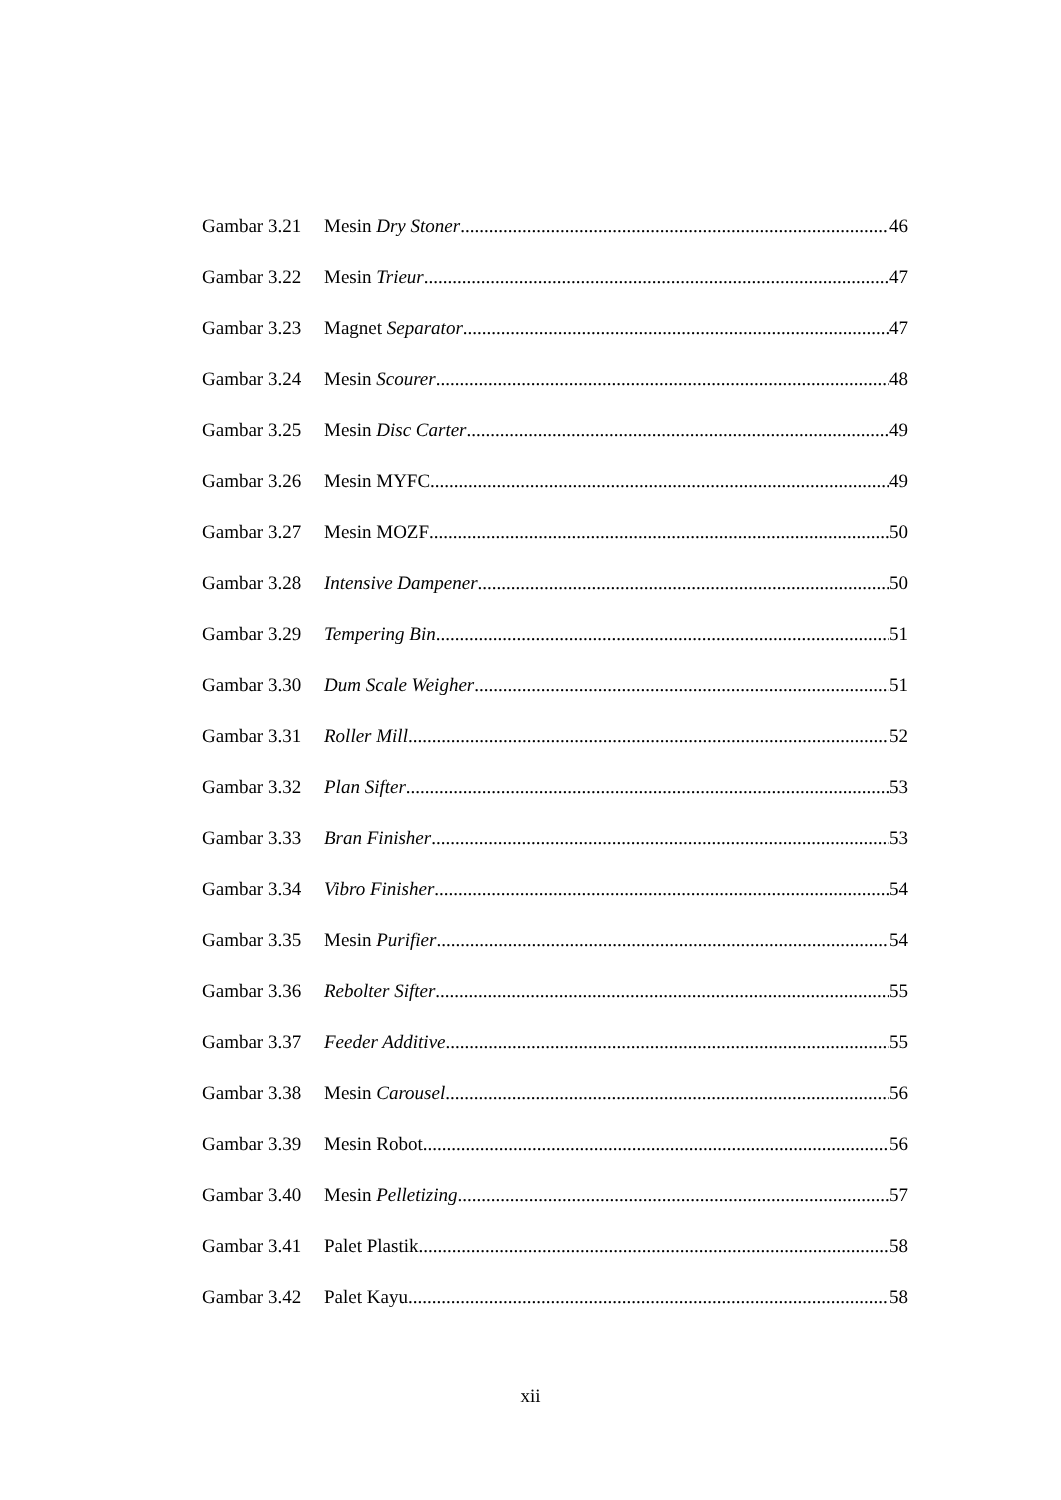Gambar 3.21 Mesin Dry Stoner 46
Gambar 3.22 Mesin Trieur 47
Gambar 3.23 Magnet Separator 47
Gambar 3.24 Mesin Scourer 48
Gambar 3.25 Mesin Disc Carter 49
Gambar 3.26 Mesin MYFC 49
Gambar 3.27 Mesin MOZF 50
Gambar 3.28 Intensive Dampener 50
Gambar 3.29 Tempering Bin 51
Gambar 3.30 Dum Scale Weigher 51
Gambar 3.31 Roller Mill 52
Gambar 3.32 Plan Sifter 53
Gambar 3.33 Bran Finisher 53
Gambar 3.34 Vibro Finisher 54
Gambar 3.35 Mesin Purifier 54
Gambar 3.36 Rebolter Sifter 55
Gambar 3.37 Feeder Additive 55
Gambar 3.38 Mesin Carousel 56
Gambar 3.39 Mesin Robot 56
Gambar 3.40 Mesin Pelletizing 57
Gambar 3.41 Palet Plastik 58
Gambar 3.42 Palet Kayu 58
xii